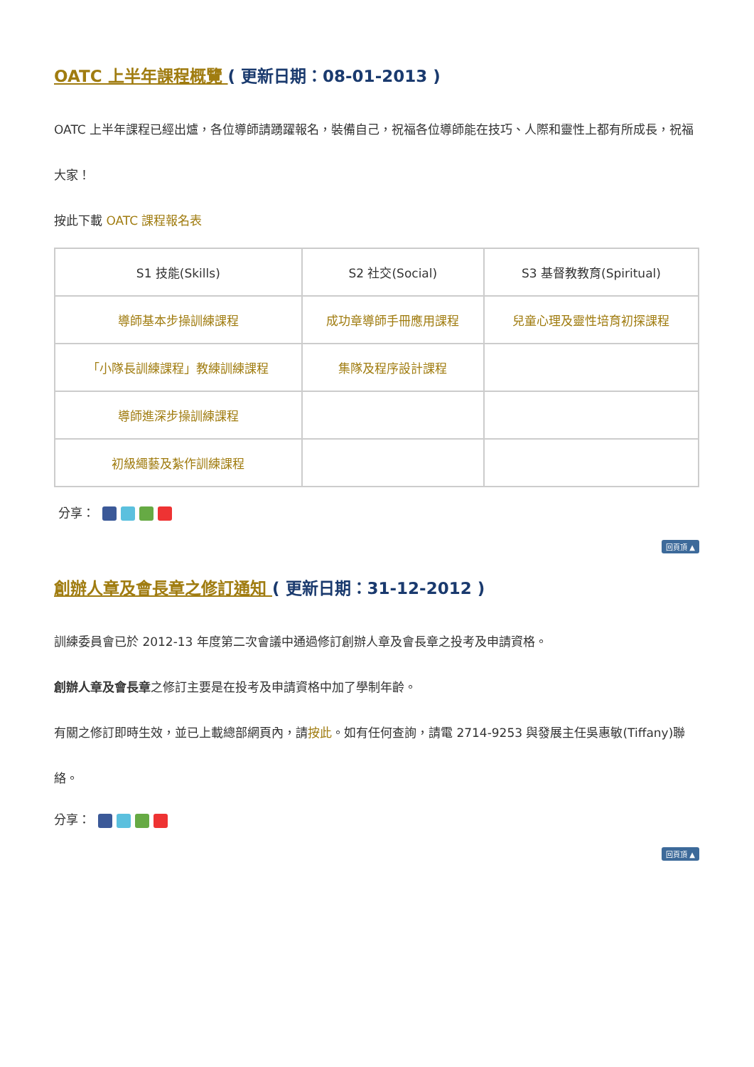OATC 上半年課程概覽 ( 更新日期：08-01-2013 )
OATC 上半年課程已經出爐，各位導師請踴躍報名，裝備自己，祝福各位導師能在技巧、人際和靈性上都有所成長，祝福大家！
按此下載 OATC 課程報名表
| S1 技能(Skills) | S2 社交(Social) | S3 基督教教育(Spiritual) |
| 導師基本步操訓練課程 | 成功章導師手冊應用課程 | 兒童心理及靈性培育初探課程 |
| 「小隊長訓練課程」教練訓練課程 | 集隊及程序設計課程 | |
| 導師進深步操訓練課程 | | |
| 初級繩藝及紮作訓練課程 | | |
分享：
回頁頂 ▲
創辦人章及會長章之修訂通知 ( 更新日期：31-12-2012 )
訓練委員會已於 2012-13 年度第二次會議中通過修訂創辦人章及會長章之投考及申請資格。
創辦人章及會長章之修訂主要是在投考及申請資格中加了學制年齡。
有關之修訂即時生效，並已上載總部網頁內，請按此。如有任何查詢，請電 2714-9253 與發展主任吳惠敏(Tiffany)聯絡。
分享：
回頁頂 ▲